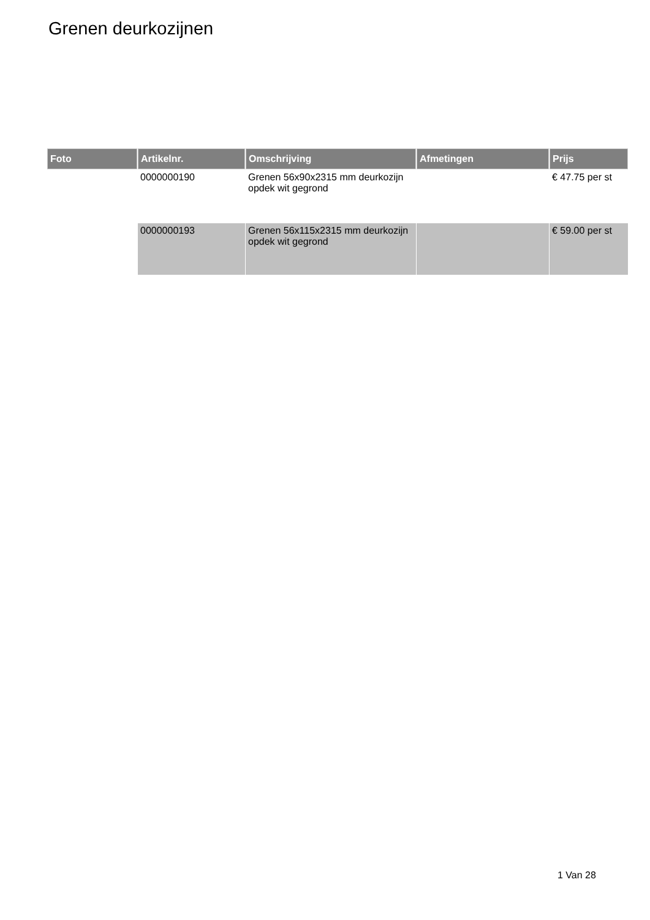Grenen deurkozijnen
| Foto | Artikelnr. | Omschrijving | Afmetingen | Prijs |
| --- | --- | --- | --- | --- |
| | 0000000190 | Grenen 56x90x2315 mm deurkozijn opdek wit gegrond | | € 47.75 per st |
| | 0000000193 | Grenen 56x115x2315 mm deurkozijn opdek wit gegrond | | € 59.00 per st |
1 Van 28